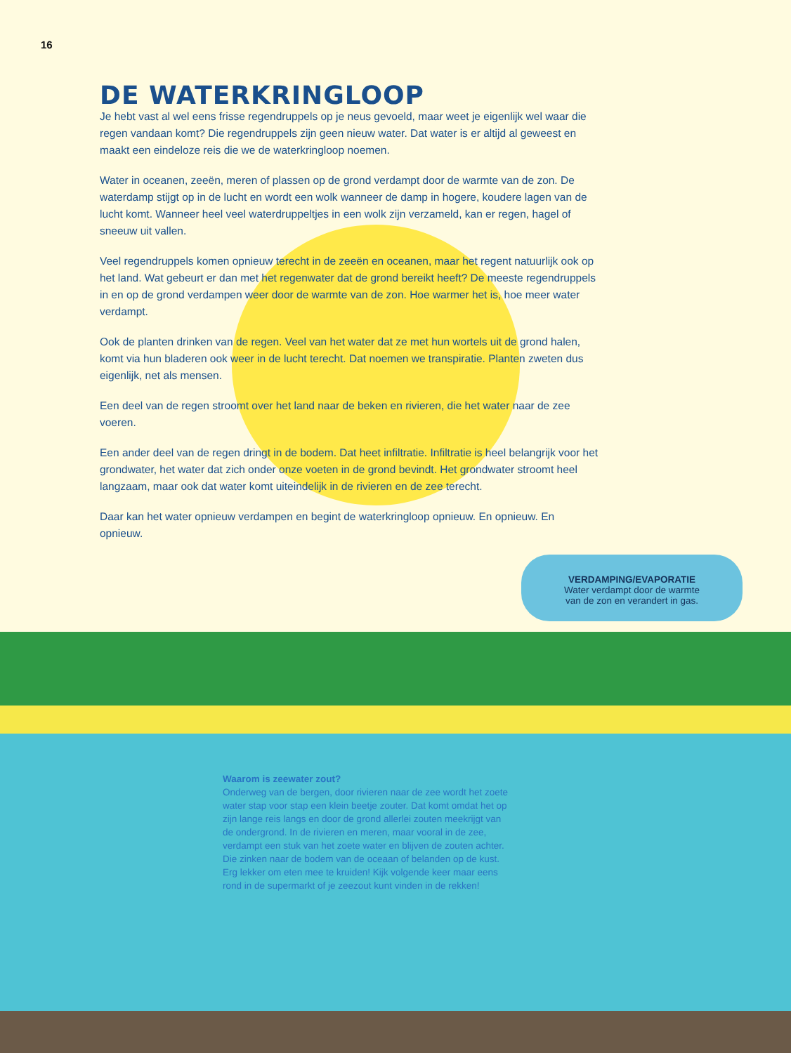16
DE WATERKRINGLOOP
Je hebt vast al wel eens frisse regendruppels op je neus gevoeld, maar weet je eigenlijk wel waar die regen vandaan komt? Die regendruppels zijn geen nieuw water. Dat water is er altijd al geweest en maakt een eindeloze reis die we de waterkringloop noemen.
Water in oceanen, zeeën, meren of plassen op de grond verdampt door de warmte van de zon. De waterdamp stijgt op in de lucht en wordt een wolk wanneer de damp in hogere, koudere lagen van de lucht komt. Wanneer heel veel waterdruppeltjes in een wolk zijn verzameld, kan er regen, hagel of sneeuw uit vallen.
Veel regendruppels komen opnieuw terecht in de zeeën en oceanen, maar het regent natuurlijk ook op het land. Wat gebeurt er dan met het regenwater dat de grond bereikt heeft? De meeste regendruppels in en op de grond verdampen weer door de warmte van de zon. Hoe warmer het is, hoe meer water verdampt.
Ook de planten drinken van de regen. Veel van het water dat ze met hun wortels uit de grond halen, komt via hun bladeren ook weer in de lucht terecht. Dat noemen we transpiratie. Planten zweten dus eigenlijk, net als mensen.
Een deel van de regen stroomt over het land naar de beken en rivieren, die het water naar de zee voeren.
Een ander deel van de regen dringt in de bodem. Dat heet infiltratie. Infiltratie is heel belangrijk voor het grondwater, het water dat zich onder onze voeten in de grond bevindt. Het grondwater stroomt heel langzaam, maar ook dat water komt uiteindelijk in de rivieren en de zee terecht.
Daar kan het water opnieuw verdampen en begint de waterkringloop opnieuw. En opnieuw. En opnieuw.
VERDAMPING/EVAPORATIE
Water verdampt door de warmte
van de zon en verandert in gas.
Waarom is zeewater zout?
Onderweg van de bergen, door rivieren naar de zee wordt het zoete water stap voor stap een klein beetje zouter. Dat komt omdat het op zijn lange reis langs en door de grond allerlei zouten meekrijgt van de ondergrond. In de rivieren en meren, maar vooral in de zee, verdampt een stuk van het zoete water en blijven de zouten achter. Die zinken naar de bodem van de oceaan of belanden op de kust. Erg lekker om eten mee te kruiden! Kijk volgende keer maar eens rond in de supermarkt of je zeezout kunt vinden in de rekken!